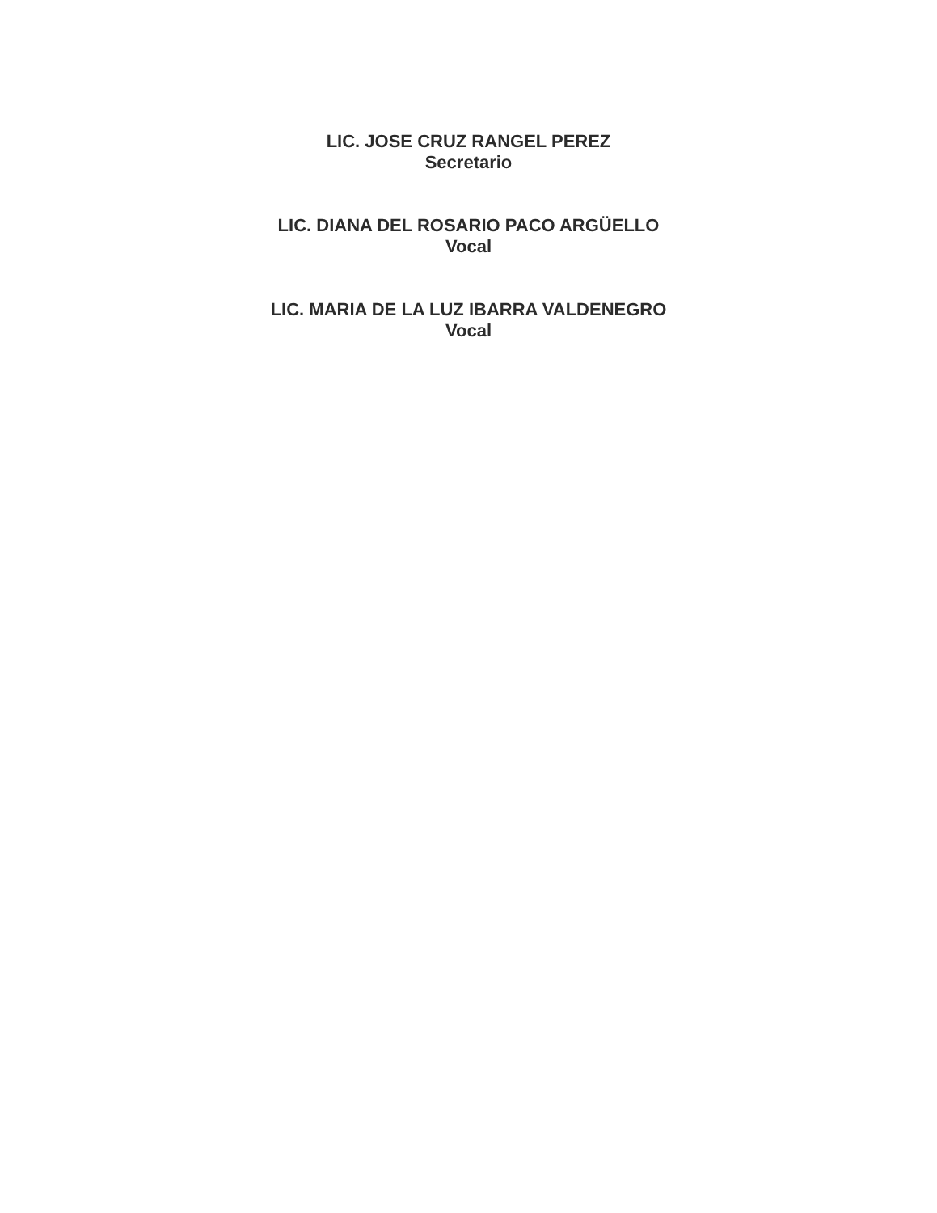LIC. JOSE CRUZ RANGEL PEREZ
Secretario
LIC. DIANA DEL ROSARIO PACO ARGÜELLO
Vocal
LIC. MARIA DE LA LUZ IBARRA VALDENEGRO
Vocal